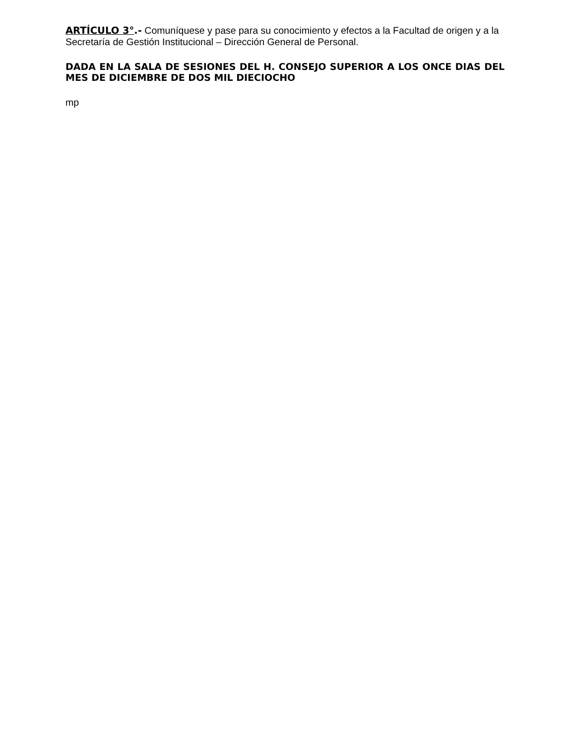ARTÍCULO 3°.- Comuníquese y pase para su conocimiento y efectos a la Facultad de origen y a la Secretaría de Gestión Institucional – Dirección General de Personal.
DADA EN LA SALA DE SESIONES DEL H. CONSEJO SUPERIOR A LOS ONCE DIAS DEL MES DE DICIEMBRE DE DOS MIL DIECIOCHO
mp